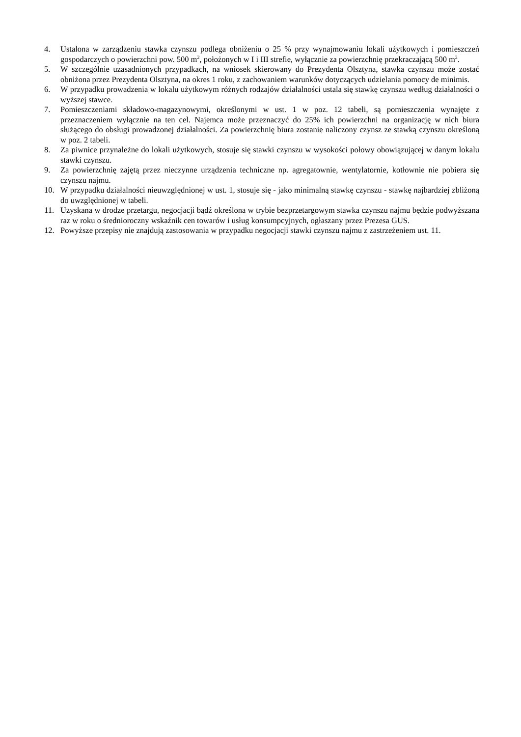4. Ustalona w zarządzeniu stawka czynszu podlega obniżeniu o 25 % przy wynajmowaniu lokali użytkowych i pomieszczeń gospodarczych o powierzchni pow. 500 m<sup>2</sup>, położonych w I i III strefie, wyłącznie za powierzchnię przekraczającą 500 m<sup>2</sup>.
5. W szczególnie uzasadnionych przypadkach, na wniosek skierowany do Prezydenta Olsztyna, stawka czynszu może zostać obniżona przez Prezydenta Olsztyna, na okres 1 roku, z zachowaniem warunków dotyczących udzielania pomocy de minimis.
6. W przypadku prowadzenia w lokalu użytkowym różnych rodzajów działalności ustala się stawkę czynszu według działalności o wyższej stawce.
7. Pomieszczeniami składowo-magazynowymi, określonymi w ust. 1 w poz. 12 tabeli, są pomieszczenia wynajęte z przeznaczeniem wyłącznie na ten cel. Najemca może przeznaczyć do 25% ich powierzchni na organizację w nich biura służącego do obsługi prowadzonej działalności. Za powierzchnię biura zostanie naliczony czynsz ze stawką czynszu określoną w poz. 2 tabeli.
8. Za piwnice przynależne do lokali użytkowych, stosuje się stawki czynszu w wysokości połowy obowiązującej w danym lokalu stawki czynszu.
9. Za powierzchnię zajętą przez nieczynne urządzenia techniczne np. agregatownie, wentylatornie, kotłownie nie pobiera się czynszu najmu.
10. W przypadku działalności nieuwzględnionej w ust. 1, stosuje się - jako minimalną stawkę czynszu - stawkę najbardziej zbliżoną do uwzględnionej w tabeli.
11. Uzyskana w drodze przetargu, negocjacji bądź określona w trybie bezprzetargowym stawka czynszu najmu będzie podwyższana raz w roku o średnioroczny wskaźnik cen towarów i usług konsumpcyjnych, ogłaszany przez Prezesa GUS.
12. Powyższe przepisy nie znajdują zastosowania w przypadku negocjacji stawki czynszu najmu z zastrzeżeniem ust. 11.